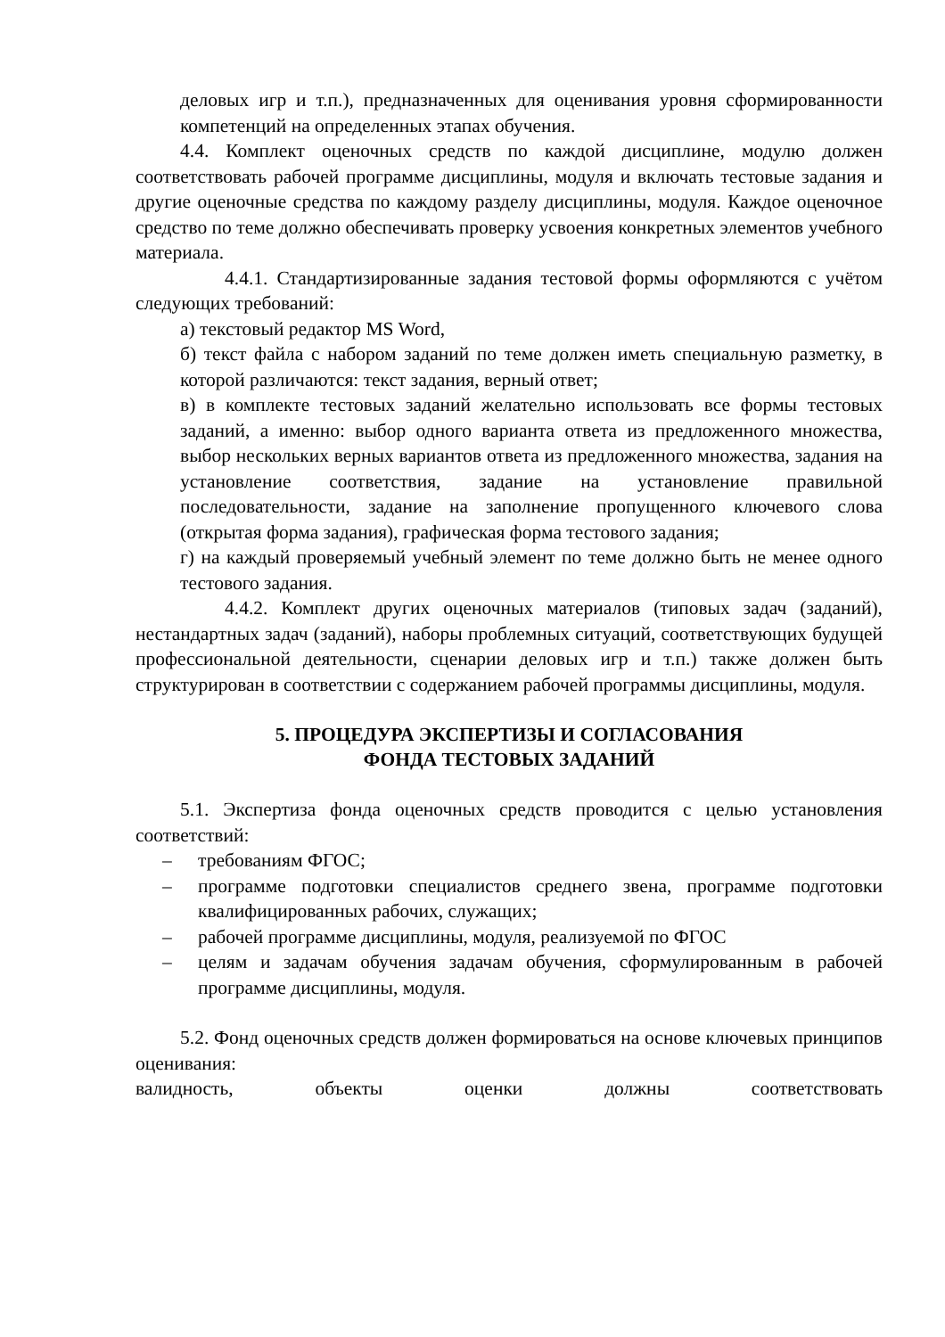деловых игр и т.п.), предназначенных для оценивания уровня сформированности компетенций на определенных этапах обучения.
4.4. Комплект оценочных средств по каждой дисциплине, модулю должен соответствовать рабочей программе дисциплины, модуля и включать тестовые задания и другие оценочные средства по каждому разделу дисциплины, модуля. Каждое оценочное средство по теме должно обеспечивать проверку усвоения конкретных элементов учебного материала.
4.4.1. Стандартизированные задания тестовой формы оформляются с учётом следующих требований:
а) текстовый редактор MS Word,
б) текст файла с набором заданий по теме должен иметь специальную разметку, в которой различаются: текст задания, верный ответ;
в) в комплекте тестовых заданий желательно использовать все формы тестовых заданий, а именно: выбор одного варианта ответа из предложенного множества, выбор нескольких верных вариантов ответа из предложенного множества, задания на установление соответствия, задание на установление правильной последовательности, задание на заполнение пропущенного ключевого слова (открытая форма задания), графическая форма тестового задания;
г) на каждый проверяемый учебный элемент по теме должно быть не менее одного тестового задания.
4.4.2. Комплект других оценочных материалов (типовых задач (заданий), нестандартных задач (заданий), наборы проблемных ситуаций, соответствующих будущей профессиональной деятельности, сценарии деловых игр и т.п.) также должен быть структурирован в соответствии с содержанием рабочей программы дисциплины, модуля.
5. ПРОЦЕДУРА ЭКСПЕРТИЗЫ И СОГЛАСОВАНИЯ
ФОНДА ТЕСТОВЫХ ЗАДАНИЙ
5.1. Экспертиза фонда оценочных средств проводится с целью установления соответствий:
– требованиям ФГОС;
– программе подготовки специалистов среднего звена, программе подготовки квалифицированных рабочих, служащих;
– рабочей программе дисциплины, модуля, реализуемой по ФГОС
– целям и задачам обучения задачам обучения, сформулированным в рабочей программе дисциплины, модуля.
5.2. Фонд оценочных средств должен формироваться на основе ключевых принципов оценивания:
валидность, объекты оценки должны соответствовать